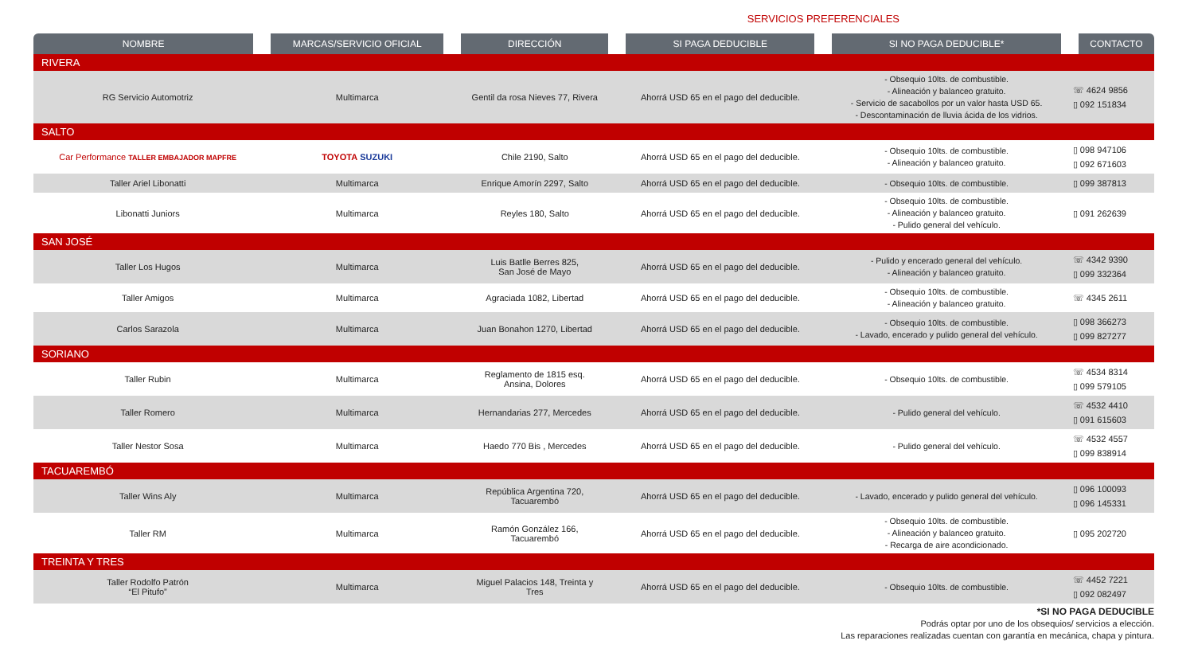SERVICIOS PREFERENCIALES
| NOMBRE | MARCAS/SERVICIO OFICIAL | DIRECCIÓN | SI PAGA DEDUCIBLE | SI NO PAGA DEDUCIBLE* | CONTACTO |
| --- | --- | --- | --- | --- | --- |
| RIVERA | | | | | |
| RG Servicio Automotriz | Multimarca | Gentil da rosa Nieves 77, Rivera | Ahorrá USD 65 en el pago del deducible. | - Obsequio 10lts. de combustible. - Alineación y balanceo gratuito. - Servicio de sacabollos por un valor hasta USD 65. - Descontaminación de lluvia ácida de los vidrios. | ☏ 4624 9856 ▯ 092 151834 |
| SALTO | | | | | |
| Car Performance TALLER EMBAJADOR MAPFRE | TOYOTA SUZUKI | Chile 2190, Salto | Ahorrá USD 65 en el pago del deducible. | - Obsequio 10lts. de combustible. - Alineación y balanceo gratuito. | ▯ 098 947106 ▯ 092 671603 |
| Taller Ariel Libonatti | Multimarca | Enrique Amorín 2297, Salto | Ahorrá USD 65 en el pago del deducible. | - Obsequio 10lts. de combustible. | ▯ 099 387813 |
| Libonatti Juniors | Multimarca | Reyles 180, Salto | Ahorrá USD 65 en el pago del deducible. | - Obsequio 10lts. de combustible. - Alineación y balanceo gratuito. - Pulido general del vehículo. | ▯ 091 262639 |
| SAN JOSÉ | | | | | |
| Taller Los Hugos | Multimarca | Luis Batlle Berres 825, San José de Mayo | Ahorrá USD 65 en el pago del deducible. | - Pulido y encerado general del vehículo. - Alineación y balanceo gratuito. | ☏ 4342 9390 ▯ 099 332364 |
| Taller Amigos | Multimarca | Agraciada 1082, Libertad | Ahorrá USD 65 en el pago del deducible. | - Obsequio 10lts. de combustible. - Alineación y balanceo gratuito. | ☏ 4345 2611 |
| Carlos Sarazola | Multimarca | Juan Bonahon 1270, Libertad | Ahorrá USD 65 en el pago del deducible. | - Obsequio 10lts. de combustible. - Lavado, encerado y pulido general del vehículo. | ▯ 098 366273 ▯ 099 827277 |
| SORIANO | | | | | |
| Taller Rubin | Multimarca | Reglamento de 1815 esq. Ansina, Dolores | Ahorrá USD 65 en el pago del deducible. | - Obsequio 10lts. de combustible. | ☏ 4534 8314 ▯ 099 579105 |
| Taller Romero | Multimarca | Hernandarias 277, Mercedes | Ahorrá USD 65 en el pago del deducible. | - Pulido general del vehículo. | ☏ 4532 4410 ▯ 091 615603 |
| Taller Nestor Sosa | Multimarca | Haedo 770 Bis , Mercedes | Ahorrá USD 65 en el pago del deducible. | - Pulido general del vehículo. | ☏ 4532 4557 ▯ 099 838914 |
| TACUAREMBÓ | | | | | |
| Taller Wins Aly | Multimarca | República Argentina 720, Tacuarembó | Ahorrá USD 65 en el pago del deducible. | - Lavado, encerado y pulido general del vehículo. | ▯ 096 100093 ▯ 096 145331 |
| Taller RM | Multimarca | Ramón González 166, Tacuarembó | Ahorrá USD 65 en el pago del deducible. | - Obsequio 10lts. de combustible. - Alineación y balanceo gratuito. - Recarga de aire acondicionado. | ▯ 095 202720 |
| TREINTA Y TRES | | | | | |
| Taller Rodolfo Patrón “El Pitufo” | Multimarca | Miguel Palacios 148, Treinta y Tres | Ahorrá USD 65 en el pago del deducible. | - Obsequio 10lts. de combustible. | ☏ 4452 7221 ▯ 092 082497 |
*SI NO PAGA DEDUCIBLE
Podrás optar por uno de los obsequios/ servicios a elección.
Las reparaciones realizadas cuentan con garantía en mecánica, chapa y pintura.